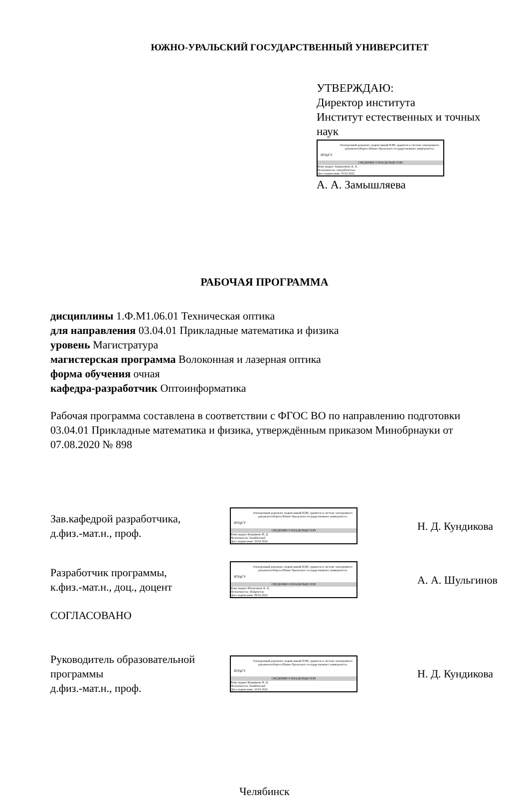ЮЖНО-УРАЛЬСКИЙ ГОСУДАРСТВЕННЫЙ УНИВЕРСИТЕТ
УТВЕРЖДАЮ:
Директор института
Институт естественных и точных наук
ЮУрГУ
Электронный документ, подписанный ПЭП, хранится в системе электронного документооборота Южно-Уральского государственного университета
СВЕДЕНИЯ О ВЛАДЕЛЬЦЕ ПЭП
Кому выдан: Замышляева А. А.
Пользователь: zamyshliaevaaa
Дата подписания: 10.02.2022
А. А. Замышляева
РАБОЧАЯ ПРОГРАММА
дисциплины 1.Ф.М1.06.01 Техническая оптика
для направления 03.04.01 Прикладные математика и физика
уровень Магистратура
магистерская программа Волоконная и лазерная оптика
форма обучения очная
кафедра-разработчик Оптоинформатика
Рабочая программа составлена в соответствии с ФГОС ВО по направлению подготовки 03.04.01 Прикладные математика и физика, утверждённым приказом Минобрнауки от 07.08.2020 № 898
Зав.кафедрой разработчика,
д.физ.-мат.н., проф.
ЮУрГУ
Электронный документ, подписанный ПЭП, хранится в системе электронного документооборота Южно-Уральского государственного университета
СВЕДЕНИЯ О ВЛАДЕЛЬЦЕ ПЭП
Кому выдан: Кундикова Н. Д.
Пользователь: kundikovand
Дата подписания: 10.02.2022
Н. Д. Кундикова
Разработчик программы,
к.физ.-мат.н., доц., доцент
ЮУрГУ
Электронный документ, подписанный ПЭП, хранится в системе электронного документооборота Южно-Уральского государственного университета
СВЕДЕНИЯ О ВЛАДЕЛЬЦЕ ПЭП
Кому выдан: Шульгинов А. А.
Пользователь: shulginovaa
Дата подписания: 09.02.2022
А. А. Шульгинов
СОГЛАСОВАНО
Руководитель образовательной
программы
д.физ.-мат.н., проф.
ЮУрГУ
Электронный документ, подписанный ПЭП, хранится в системе электронного документооборота Южно-Уральского государственного университета
СВЕДЕНИЯ О ВЛАДЕЛЬЦЕ ПЭП
Кому выдан: Кундикова Н. Д.
Пользователь: kundikovand
Дата подписания: 10.02.2022
Н. Д. Кундикова
Челябинск